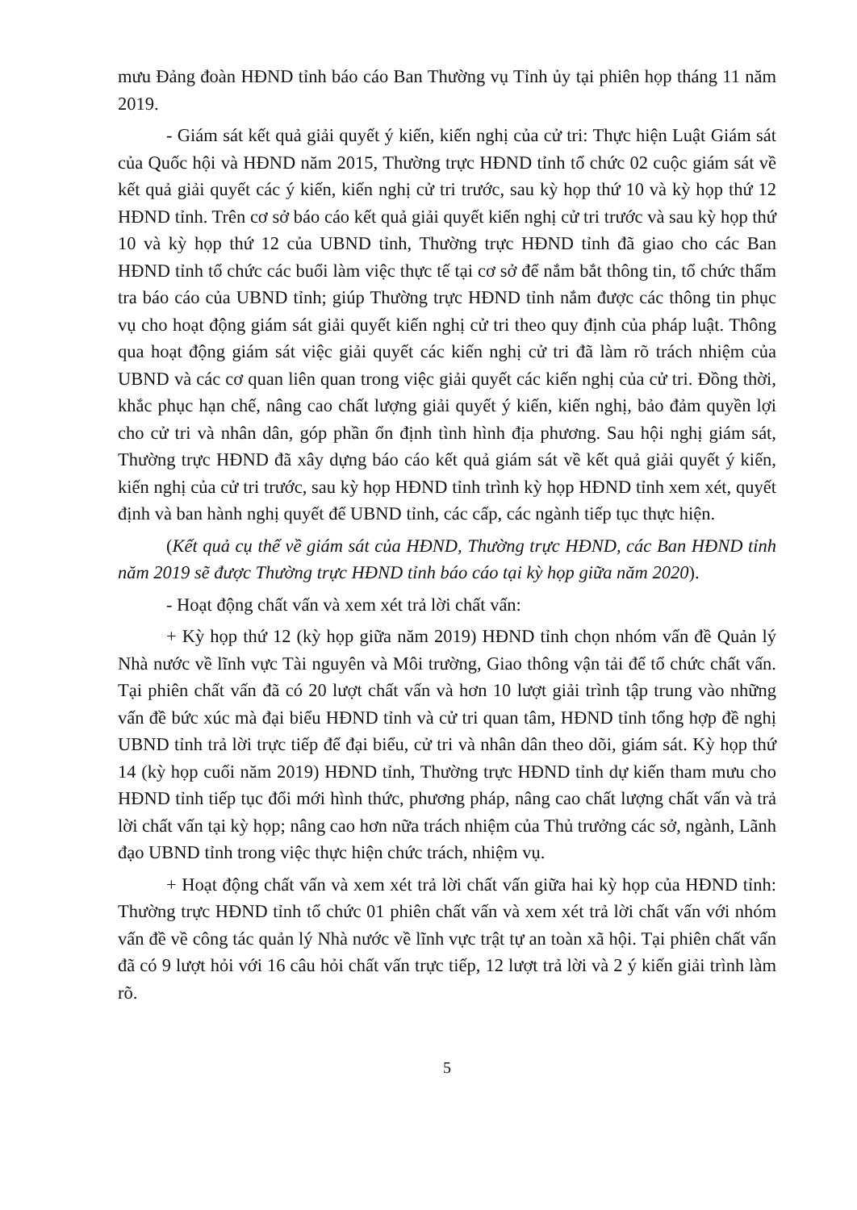mưu Đảng đoàn HĐND tỉnh báo cáo Ban Thường vụ Tỉnh ủy tại phiên họp tháng 11 năm 2019.
- Giám sát kết quả giải quyết ý kiến, kiến nghị của cử tri: Thực hiện Luật Giám sát của Quốc hội và HĐND năm 2015, Thường trực HĐND tỉnh tổ chức 02 cuộc giám sát về kết quả giải quyết các ý kiến, kiến nghị cử tri trước, sau kỳ họp thứ 10 và kỳ họp thứ 12 HĐND tỉnh. Trên cơ sở báo cáo kết quả giải quyết kiến nghị cử tri trước và sau kỳ họp thứ 10 và kỳ họp thứ 12 của UBND tỉnh, Thường trực HĐND tỉnh đã giao cho các Ban HĐND tỉnh tổ chức các buổi làm việc thực tế tại cơ sở để nắm bắt thông tin, tổ chức thẩm tra báo cáo của UBND tỉnh; giúp Thường trực HĐND tỉnh nắm được các thông tin phục vụ cho hoạt động giám sát giải quyết kiến nghị cử tri theo quy định của pháp luật. Thông qua hoạt động giám sát việc giải quyết các kiến nghị cử tri đã làm rõ trách nhiệm của UBND và các cơ quan liên quan trong việc giải quyết các kiến nghị của cử tri. Đồng thời, khắc phục hạn chế, nâng cao chất lượng giải quyết ý kiến, kiến nghị, bảo đảm quyền lợi cho cử tri và nhân dân, góp phần ổn định tình hình địa phương. Sau hội nghị giám sát, Thường trực HĐND đã xây dựng báo cáo kết quả giám sát về kết quả giải quyết ý kiến, kiến nghị của cử tri trước, sau kỳ họp HĐND tỉnh trình kỳ họp HĐND tỉnh xem xét, quyết định và ban hành nghị quyết để UBND tỉnh, các cấp, các ngành tiếp tục thực hiện.
(Kết quả cụ thể về giám sát của HĐND, Thường trực HĐND, các Ban HĐND tỉnh năm 2019 sẽ được Thường trực HĐND tỉnh báo cáo tại kỳ họp giữa năm 2020).
- Hoạt động chất vấn và xem xét trả lời chất vấn:
+ Kỳ họp thứ 12 (kỳ họp giữa năm 2019) HĐND tỉnh chọn nhóm vấn đề Quản lý Nhà nước về lĩnh vực Tài nguyên và Môi trường, Giao thông vận tải để tổ chức chất vấn. Tại phiên chất vấn đã có 20 lượt chất vấn và hơn 10 lượt giải trình tập trung vào những vấn đề bức xúc mà đại biểu HĐND tỉnh và cử tri quan tâm, HĐND tỉnh tổng hợp đề nghị UBND tỉnh trả lời trực tiếp để đại biểu, cử tri và nhân dân theo dõi, giám sát. Kỳ họp thứ 14 (kỳ họp cuối năm 2019) HĐND tỉnh, Thường trực HĐND tỉnh dự kiến tham mưu cho HĐND tỉnh tiếp tục đổi mới hình thức, phương pháp, nâng cao chất lượng chất vấn và trả lời chất vấn tại kỳ họp; nâng cao hơn nữa trách nhiệm của Thủ trưởng các sở, ngành, Lãnh đạo UBND tỉnh trong việc thực hiện chức trách, nhiệm vụ.
+ Hoạt động chất vấn và xem xét trả lời chất vấn giữa hai kỳ họp của HĐND tỉnh: Thường trực HĐND tỉnh tổ chức 01 phiên chất vấn và xem xét trả lời chất vấn với nhóm vấn đề về công tác quản lý Nhà nước về lĩnh vực trật tự an toàn xã hội. Tại phiên chất vấn đã có 9 lượt hỏi với 16 câu hỏi chất vấn trực tiếp, 12 lượt trả lời và 2 ý kiến giải trình làm rõ.
5